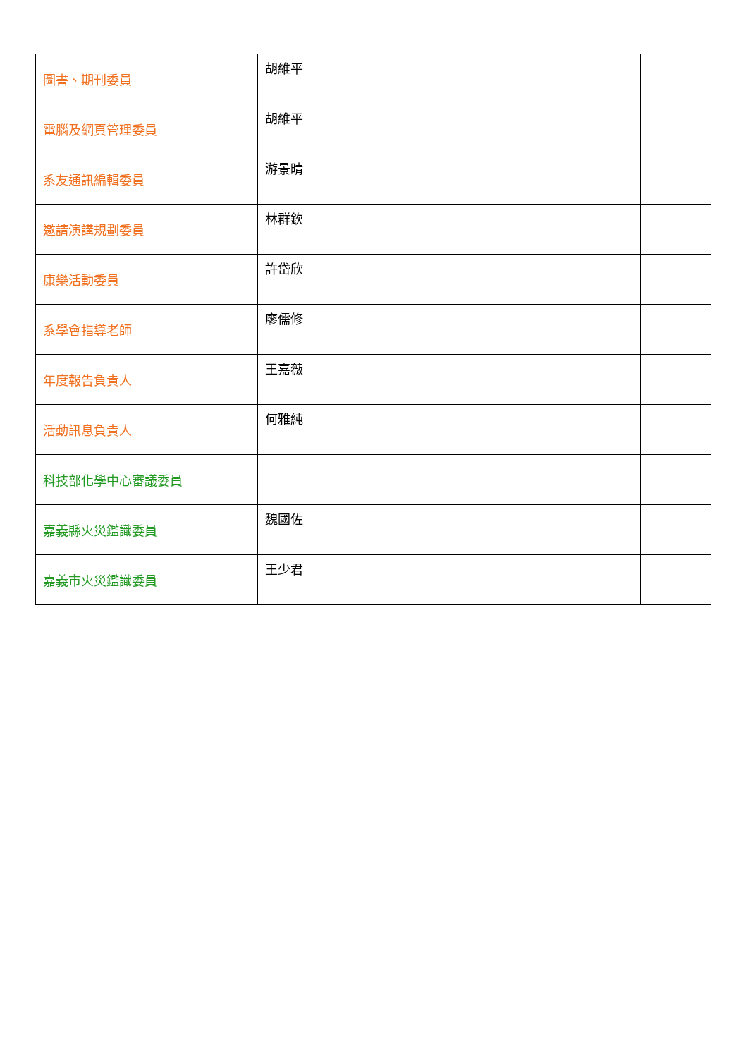| 圖書、期刊委員 | 胡維平 | |
| 電腦及網頁管理委員 | 胡維平 | |
| 系友通訊編輯委員 | 游景晴 | |
| 邀請演講規劃委員 | 林群欽 | |
| 康樂活動委員 | 許岱欣 | |
| 系學會指導老師 | 廖儒修 | |
| 年度報告負責人 | 王嘉薇 | |
| 活動訊息負責人 | 何雅純 | |
| 科技部化學中心審議委員 | | |
| 嘉義縣火災鑑識委員 | 魏國佐 | |
| 嘉義市火災鑑識委員 | 王少君 | |